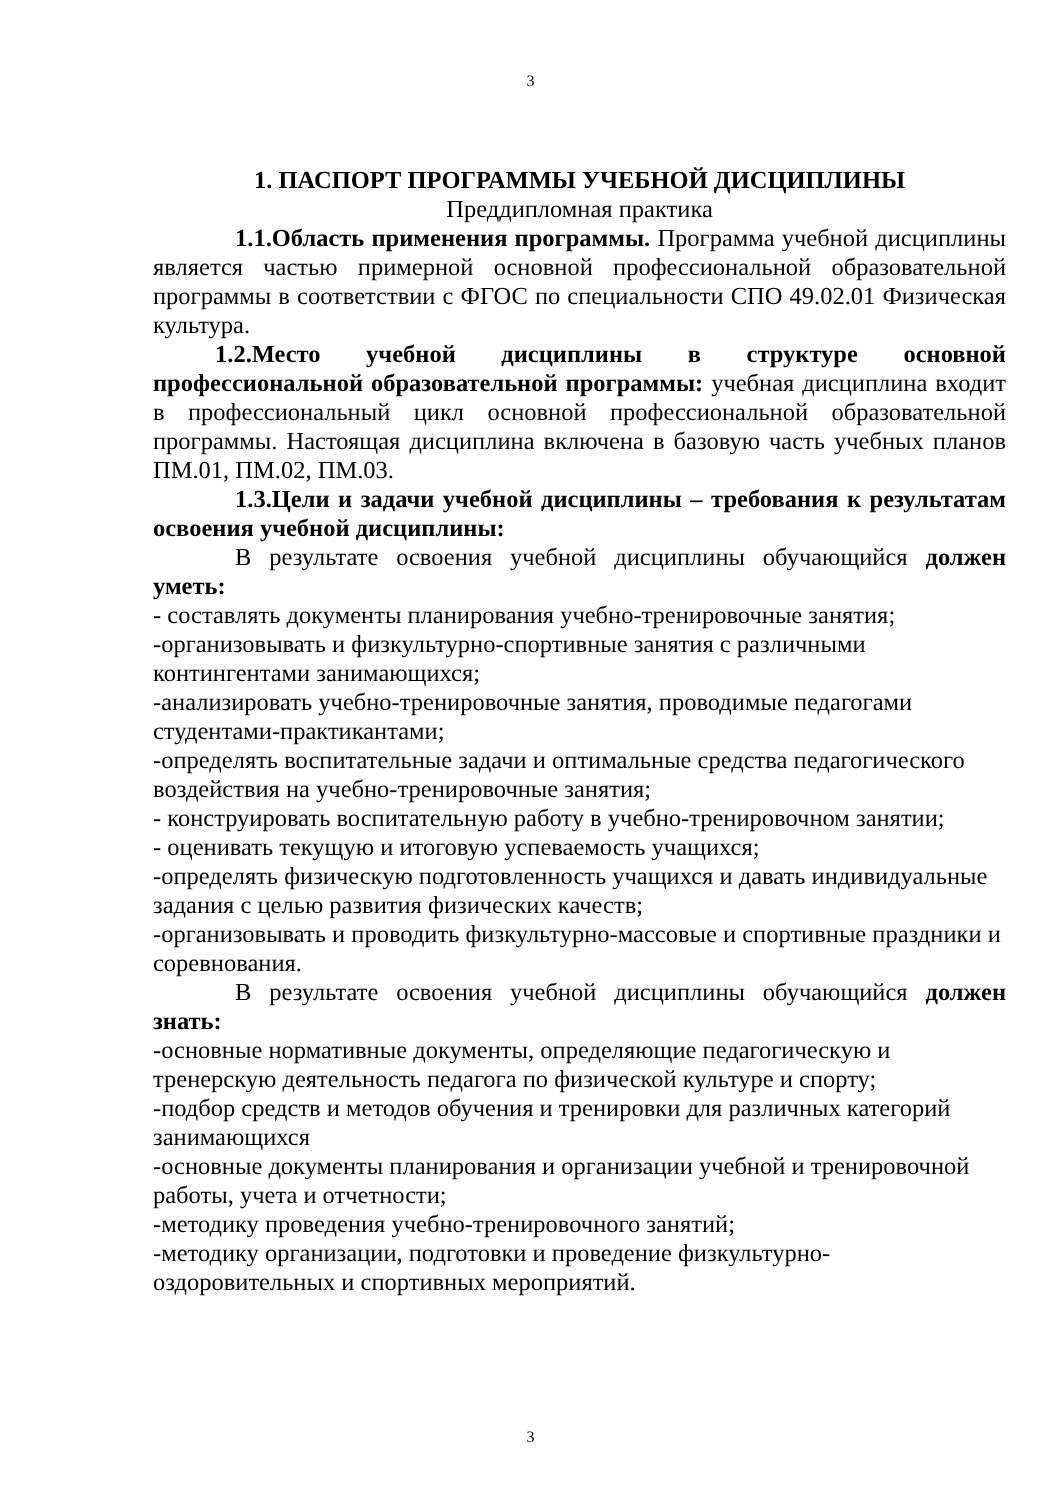3
1. ПАСПОРТ ПРОГРАММЫ УЧЕБНОЙ ДИСЦИПЛИНЫ
Преддипломная практика
1.1.Область применения программы. Программа учебной дисциплины является частью примерной основной профессиональной образовательной программы в соответствии с ФГОС по специальности СПО 49.02.01 Физическая культура.
1.2.Место учебной дисциплины в структуре основной профессиональной образовательной программы: учебная дисциплина входит в профессиональный цикл основной профессиональной образовательной программы. Настоящая дисциплина включена в базовую часть учебных планов ПМ.01, ПМ.02, ПМ.03.
1.3.Цели и задачи учебной дисциплины – требования к результатам освоения учебной дисциплины:
В результате освоения учебной дисциплины обучающийся должен уметь:
- составлять документы планирования учебно-тренировочные занятия;
-организовывать и физкультурно-спортивные занятия с различными контингентами занимающихся;
-анализировать учебно-тренировочные занятия, проводимые педагогами студентами-практикантами;
-определять воспитательные задачи и оптимальные средства педагогического воздействия на учебно-тренировочные занятия;
- конструировать воспитательную работу в учебно-тренировочном занятии;
- оценивать текущую и итоговую успеваемость учащихся;
-определять физическую подготовленность учащихся и давать индивидуальные задания с целью развития физических качеств;
-организовывать и проводить физкультурно-массовые и спортивные праздники и соревнования.
В результате освоения учебной дисциплины обучающийся должен знать:
-основные нормативные документы, определяющие педагогическую и тренерскую деятельность педагога по физической культуре и спорту;
-подбор средств и методов обучения и тренировки для различных категорий занимающихся
-основные документы планирования и организации учебной и тренировочной работы, учета и отчетности;
-методику проведения учебно-тренировочного занятий;
-методику организации, подготовки и проведение физкультурно-оздоровительных и спортивных мероприятий.
3